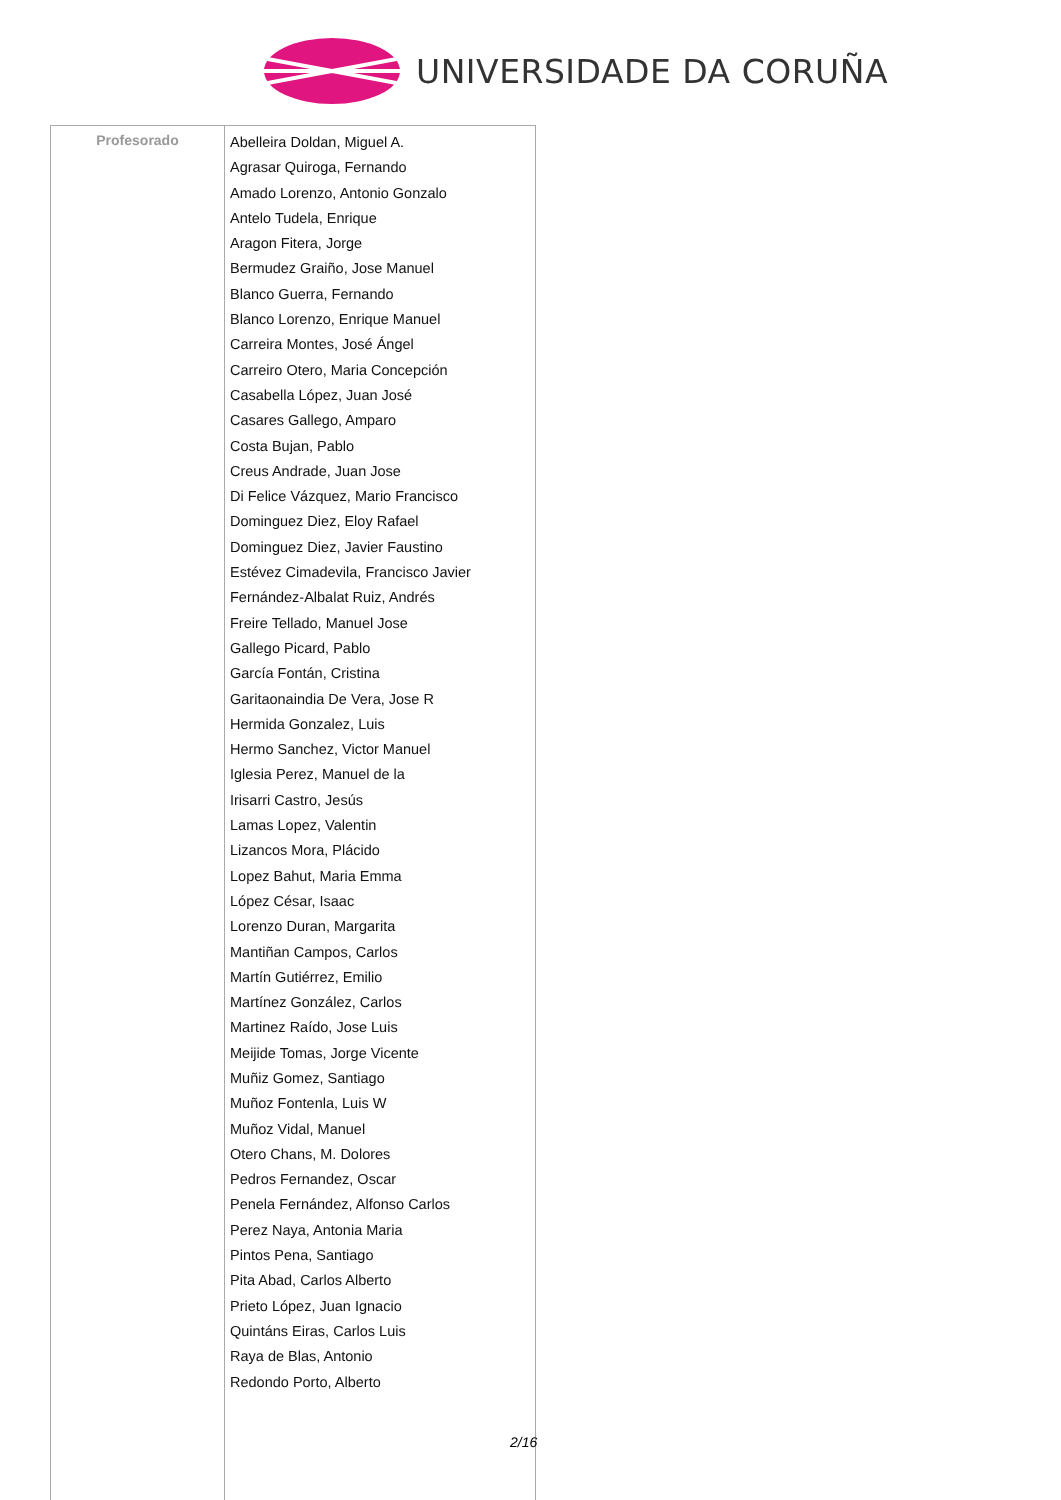UNIVERSIDADE DA CORUÑA
| Profesorado | Abelleira Doldan, Miguel A. Agrasar Quiroga, Fernando Amado Lorenzo, Antonio Gonzalo Antelo Tudela, Enrique Aragon Fitera, Jorge Bermudez Graiño, Jose Manuel Blanco Guerra, Fernando Blanco Lorenzo, Enrique Manuel Carreira Montes, José Ángel Carreiro Otero, Maria Concepción Casabella López, Juan José Casares Gallego, Amparo Costa Bujan, Pablo Creus Andrade, Juan Jose Di Felice Vázquez, Mario Francisco Dominguez Diez, Eloy Rafael Dominguez Diez, Javier Faustino Estévez Cimadevila, Francisco Javier Fernández-Albalat Ruiz, Andrés Freire Tellado, Manuel Jose Gallego Picard, Pablo García Fontán, Cristina Garitaonaindia De Vera, Jose R Hermida Gonzalez, Luis Hermo Sanchez, Victor Manuel Iglesia Perez, Manuel de la Irisarri Castro, Jesús Lamas Lopez, Valentin Lizancos Mora, Plácido Lopez Bahut, Maria Emma López César, Isaac Lorenzo Duran, Margarita Mantiñan Campos, Carlos Martín Gutiérrez, Emilio Martínez González, Carlos Martinez Raído, Jose Luis Meijide Tomas, Jorge Vicente Muñiz Gomez, Santiago Muñoz Fontenla, Luis W Muñoz Vidal, Manuel Otero Chans, M. Dolores Pedros Fernandez, Oscar Penela Fernández, Alfonso Carlos Perez Naya, Antonia Maria Pintos Pena, Santiago Pita Abad, Carlos Alberto Prieto López, Juan Ignacio Quintáns Eiras, Carlos Luis Raya de Blas, Antonio Redondo Porto, Alberto |
2/16